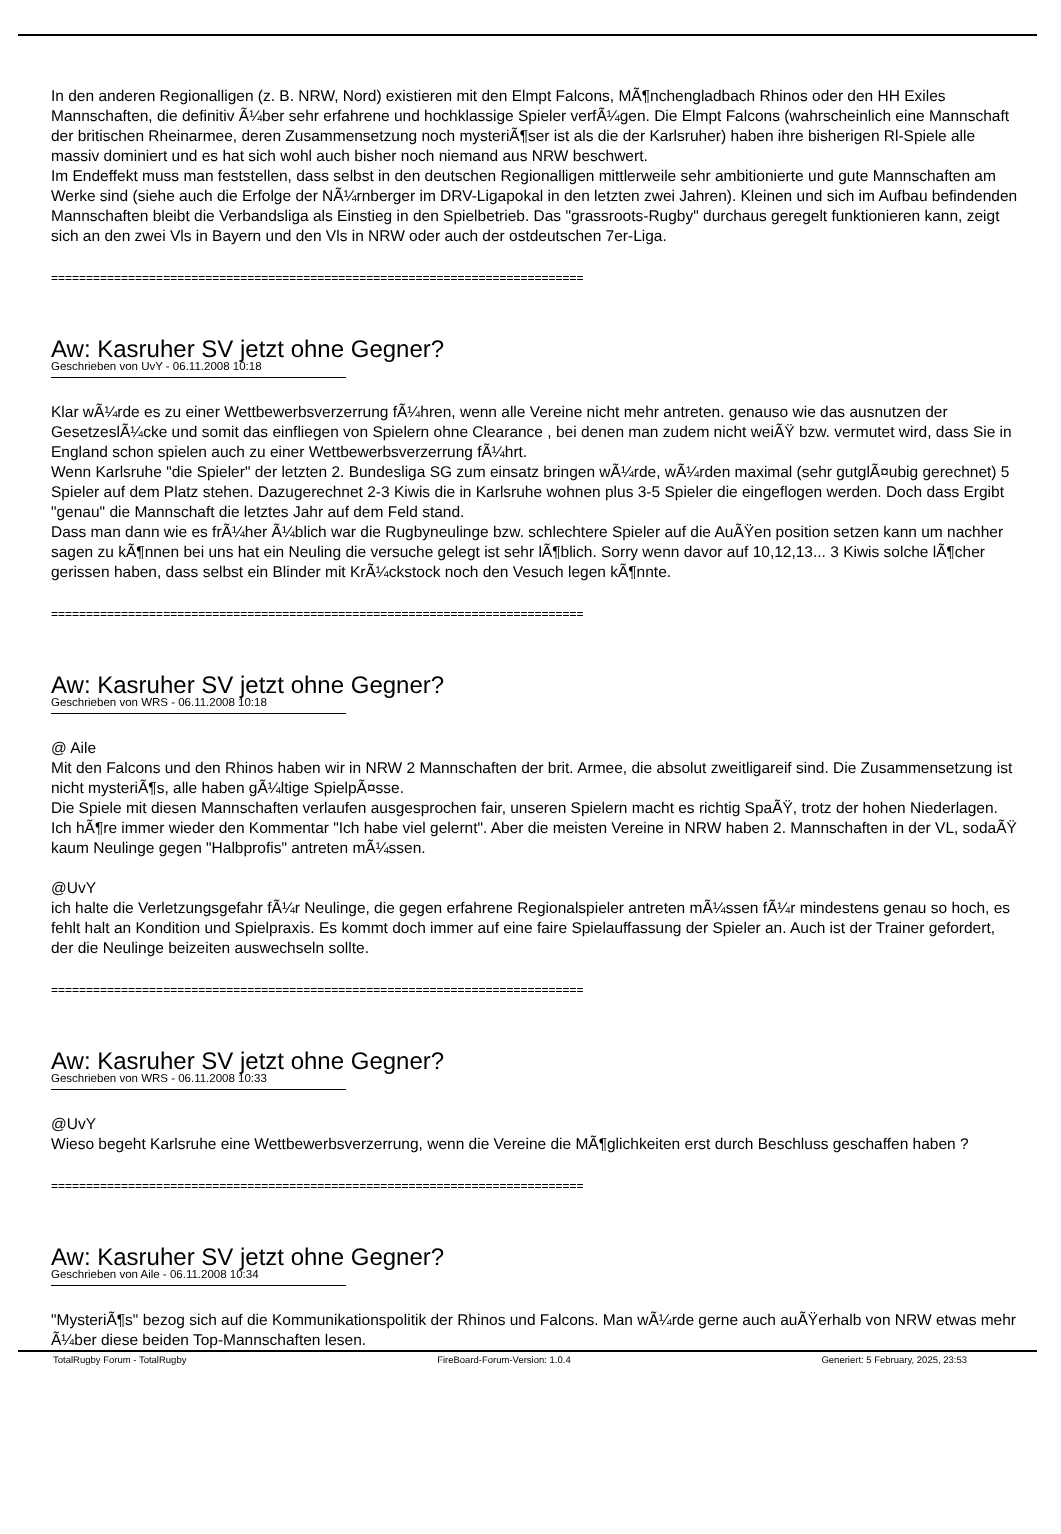In den anderen Regionalligen (z. B. NRW, Nord) existieren mit den Elmpt Falcons, MÃ¶nchengladbach Rhinos oder den HH Exiles Mannschaften, die definitiv Ã¼ber sehr erfahrene und hochklassige Spieler verfÃ¼gen. Die Elmpt Falcons (wahrscheinlich eine Mannschaft der britischen Rheinarmee, deren Zusammensetzung noch mysteriÃ¶ser ist als die der Karlsruher) haben ihre bisherigen Rl-Spiele alle massiv dominiert und es hat sich wohl auch bisher noch niemand aus NRW beschwert.
Im Endeffekt muss man feststellen, dass selbst in den deutschen Regionalligen mittlerweile sehr ambitionierte und gute Mannschaften am Werke sind (siehe auch die Erfolge der NÃ¼rnberger im DRV-Ligapokal in den letzten zwei Jahren). Kleinen und sich im Aufbau befindenden Mannschaften bleibt die Verbandsliga als Einstieg in den Spielbetrieb. Das "grassroots-Rugby" durchaus geregelt funktionieren kann, zeigt sich an den zwei Vls in Bayern und den Vls in NRW oder auch der ostdeutschen 7er-Liga.
============================================================================
Aw: Kasruher SV jetzt ohne Gegner?
Geschrieben von UvY - 06.11.2008 10:18
Klar wÃ¼rde es zu einer Wettbewerbsverzerrung fÃ¼hren, wenn alle Vereine nicht mehr antreten. genauso wie das ausnutzen der GesetzeslÃ¼cke und somit das einfliegen von Spielern ohne Clearance , bei denen man zudem nicht weiÃŸ bzw. vermutet wird, dass Sie in England schon spielen auch zu einer Wettbewerbsverzerrung fÃ¼hrt.
Wenn Karlsruhe "die Spieler" der letzten 2. Bundesliga SG zum einsatz bringen wÃ¼rde, wÃ¼rden maximal (sehr gutglÃ¤ubig gerechnet) 5 Spieler auf dem Platz stehen. Dazugerechnet 2-3 Kiwis die in Karlsruhe wohnen plus 3-5 Spieler die eingeflogen werden. Doch dass Ergibt "genau" die Mannschaft die letztes Jahr auf dem Feld stand.
Dass man dann wie es frÃ¼her Ã¼blich war die Rugbyneulinge bzw. schlechtere Spieler auf die AuÃŸen position setzen kann um nachher sagen zu kÃ¶nnen bei uns hat ein Neuling die versuche gelegt ist sehr lÃ¶blich. Sorry wenn davor auf 10,12,13... 3 Kiwis solche lÃ¶cher gerissen haben, dass selbst ein Blinder mit KrÃ¼ckstock noch den Vesuch legen kÃ¶nnte.
============================================================================
Aw: Kasruher SV jetzt ohne Gegner?
Geschrieben von WRS - 06.11.2008 10:18
@ Aile
Mit den Falcons und den Rhinos haben wir in NRW 2 Mannschaften der brit. Armee, die absolut zweitligareif sind. Die Zusammensetzung ist nicht mysteriÃ¶s, alle haben gÃ¼ltige SpielpÃ¤sse.
Die Spiele mit diesen Mannschaften verlaufen ausgesprochen fair, unseren Spielern macht es richtig SpaÃŸ, trotz der hohen Niederlagen. Ich hÃ¶re immer wieder den Kommentar "Ich habe viel gelernt". Aber die meisten Vereine in NRW haben 2. Mannschaften in der VL, sodaÃŸ kaum Neulinge gegen "Halbprofis" antreten mÃ¼ssen.
@UvY
ich halte die Verletzungsgefahr fÃ¼r Neulinge, die gegen erfahrene Regionalspieler antreten mÃ¼ssen fÃ¼r mindestens genau so hoch, es fehlt halt an Kondition und Spielpraxis. Es kommt doch immer auf eine faire Spielauffassung der Spieler an. Auch ist der Trainer gefordert, der die Neulinge beizeiten auswechseln sollte.
============================================================================
Aw: Kasruher SV jetzt ohne Gegner?
Geschrieben von WRS - 06.11.2008 10:33
@UvY
Wieso begeht Karlsruhe eine Wettbewerbsverzerrung, wenn die Vereine die MÃ¶glichkeiten erst durch Beschluss geschaffen haben ?
============================================================================
Aw: Kasruher SV jetzt ohne Gegner?
Geschrieben von Aile - 06.11.2008 10:34
"MysteriÃ¶s" bezog sich auf die Kommunikationspolitik der Rhinos und Falcons. Man wÃ¼rde gerne auch auÃŸerhalb von NRW etwas mehr Ã¼ber diese beiden Top-Mannschaften lesen.
TotalRugby Forum - TotalRugby FireBoard-Forum-Version: 1.0.4 Generiert: 5 February, 2025, 23:53